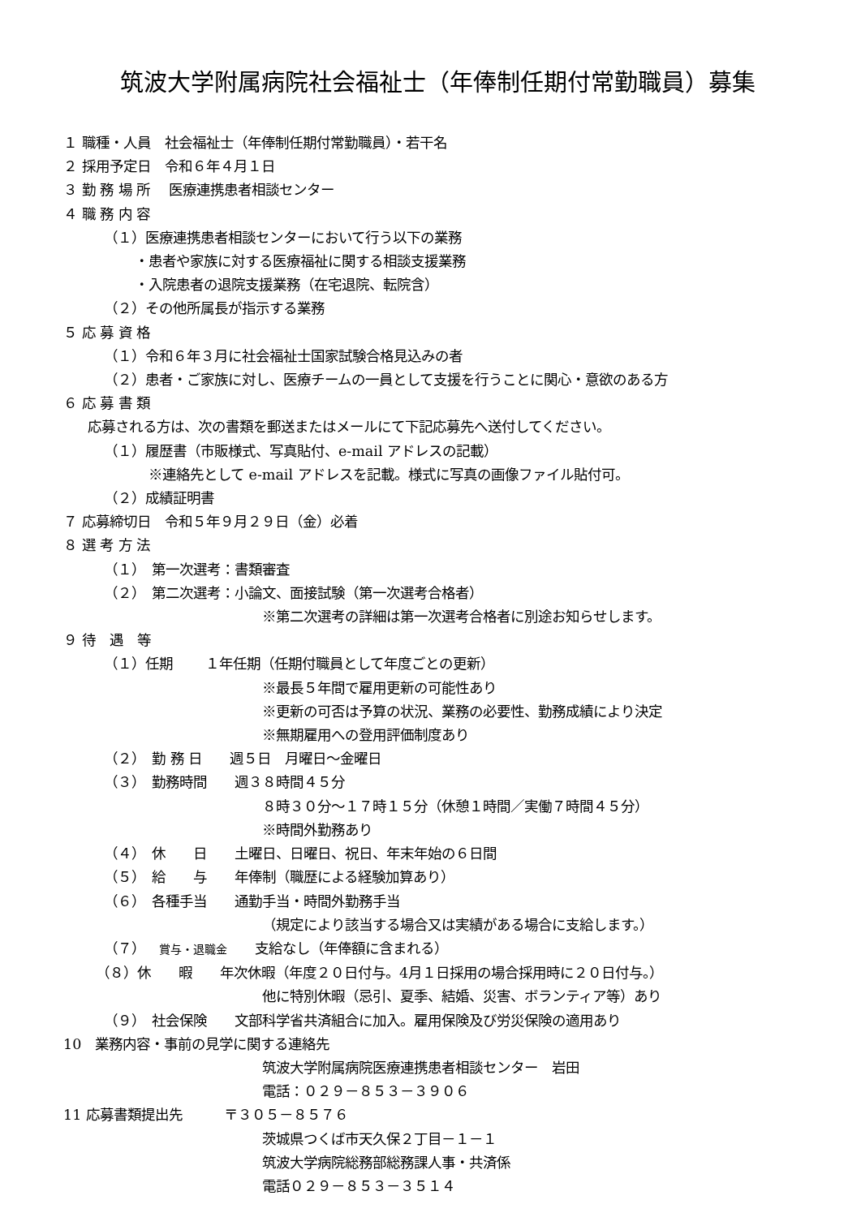筑波大学附属病院社会福祉士（年俸制任期付常勤職員）募集
１ 職種・人員　社会福祉士（年俸制任期付常勤職員）・若干名
２ 採用予定日　令和６年４月１日
３ 勤 務 場 所　 医療連携患者相談センター
４ 職 務 内 容
（１）医療連携患者相談センターにおいて行う以下の業務
・患者や家族に対する医療福祉に関する相談支援業務
・入院患者の退院支援業務（在宅退院、転院含）
（２）その他所属長が指示する業務
５ 応 募 資 格
（１）令和６年３月に社会福祉士国家試験合格見込みの者
（２）患者・ご家族に対し、医療チームの一員として支援を行うことに関心・意欲のある方
６ 応 募 書 類
応募される方は、次の書類を郵送またはメールにて下記応募先へ送付してください。
（１）履歴書（市販様式、写真貼付、e-mail アドレスの記載）
※連絡先として e-mail アドレスを記載。様式に写真の画像ファイル貼付可。
（２）成績証明書
７ 応募締切日　令和５年９月２９日（金）必着
８ 選 考 方 法
（１）　第一次選考：書類審査
（２）　第二次選考：小論文、面接試験（第一次選考合格者）
※第二次選考の詳細は第一次選考合格者に別途お知らせします。
９ 待　遇　等
（１）任期　　 １年任期（任期付職員として年度ごとの更新）
※最長５年間で雇用更新の可能性あり
※更新の可否は予算の状況、業務の必要性、勤務成績により決定
※無期雇用への登用評価制度あり
（２）　勤 務 日　　週５日　月曜日～金曜日
（３）　勤務時間　　週３８時間４５分
８時３０分～１７時１５分（休憩１時間／実働７時間４５分）
※時間外勤務あり
（４）　休　　日　　土曜日、日曜日、祝日、年末年始の６日間
（５）　給　　与　　年俸制（職歴による経験加算あり）
（６）　各種手当　　通勤手当・時間外勤務手当
（規定により該当する場合又は実績がある場合に支給します。）
（７）　賞与・退職金　　支給なし（年俸額に含まれる）
（８）休　　暇　　年次休暇（年度２０日付与。4月１日採用の場合採用時に２０日付与。）
他に特別休暇（忌引、夏季、結婚、災害、ボランティア等）あり
（９）　社会保険　　文部科学省共済組合に加入。雇用保険及び労災保険の適用あり
10　業務内容・事前の見学に関する連絡先
筑波大学附属病院医療連携患者相談センター　岩田
電話：０２９－８５３－３９０６
11 応募書類提出先　　　〒３０５－８５７６
茨城県つくば市天久保２丁目－１－１
筑波大学病院総務部総務課人事・共済係
電話０２９－８５３－３５１４